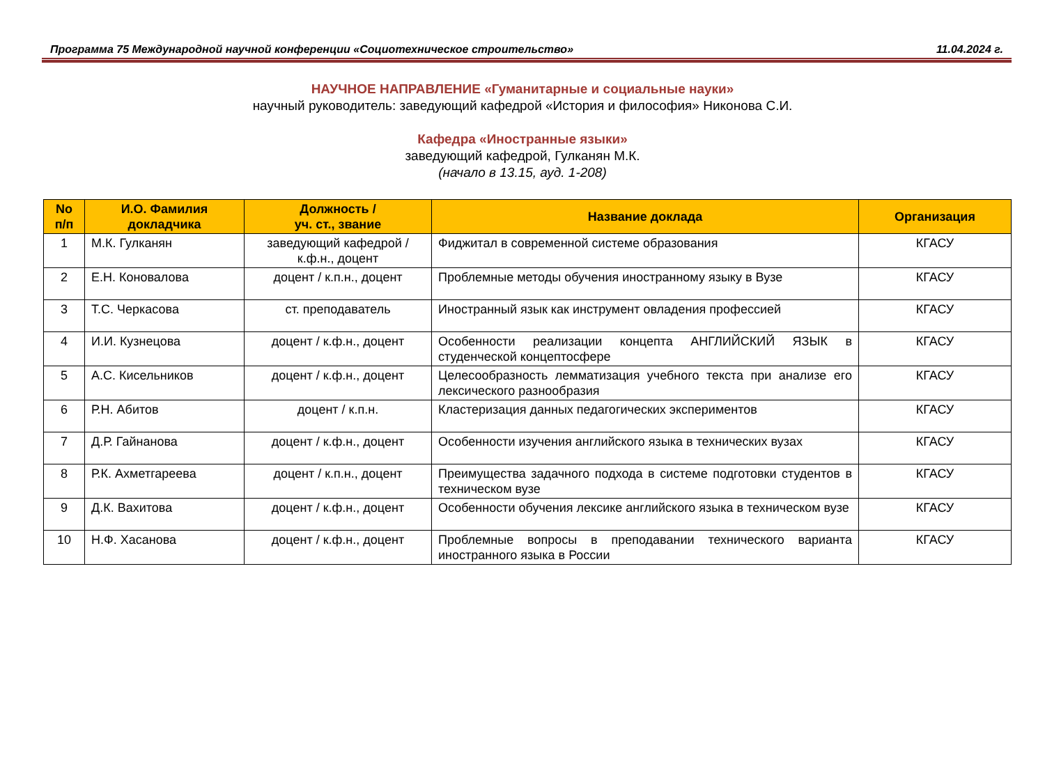Программа 75 Международной научной конференции «Социотехническое строительство» 11.04.2024 г.
НАУЧНОЕ НАПРАВЛЕНИЕ «Гуманитарные и социальные науки»
научный руководитель: заведующий кафедрой «История и философия» Никонова С.И.
Кафедра «Иностранные языки»
заведующий кафедрой, Гулканян М.К.
(начало в 13.15, ауд. 1-208)
| No п/п | И.О. Фамилия докладчика | Должность / уч. ст., звание | Название доклада | Организация |
| --- | --- | --- | --- | --- |
| 1 | М.К. Гулканян | заведующий кафедрой / к.ф.н., доцент | Фиджитал в современной системе образования | КГАСУ |
| 2 | Е.Н. Коновалова | доцент / к.п.н., доцент | Проблемные методы обучения иностранному языку в Вузе | КГАСУ |
| 3 | Т.С. Черкасова | ст. преподаватель | Иностранный язык как инструмент овладения профессией | КГАСУ |
| 4 | И.И. Кузнецова | доцент / к.ф.н., доцент | Особенности реализации концепта АНГЛИЙСКИЙ ЯЗЫК в студенческой концептосфере | КГАСУ |
| 5 | А.С. Кисельников | доцент / к.ф.н., доцент | Целесообразность лемматизация учебного текста при анализе его лексического разнообразия | КГАСУ |
| 6 | Р.Н. Абитов | доцент / к.п.н. | Кластеризация данных педагогических экспериментов | КГАСУ |
| 7 | Д.Р. Гайнанова | доцент / к.ф.н., доцент | Особенности изучения английского языка в технических вузах | КГАСУ |
| 8 | Р.К. Ахметгареева | доцент / к.п.н., доцент | Преимущества задачного подхода в системе подготовки студентов в техническом вузе | КГАСУ |
| 9 | Д.К. Вахитова | доцент / к.ф.н., доцент | Особенности обучения лексике английского языка в техническом вузе | КГАСУ |
| 10 | Н.Ф. Хасанова | доцент / к.ф.н., доцент | Проблемные вопросы в преподавании технического варианта иностранного языка в России | КГАСУ |